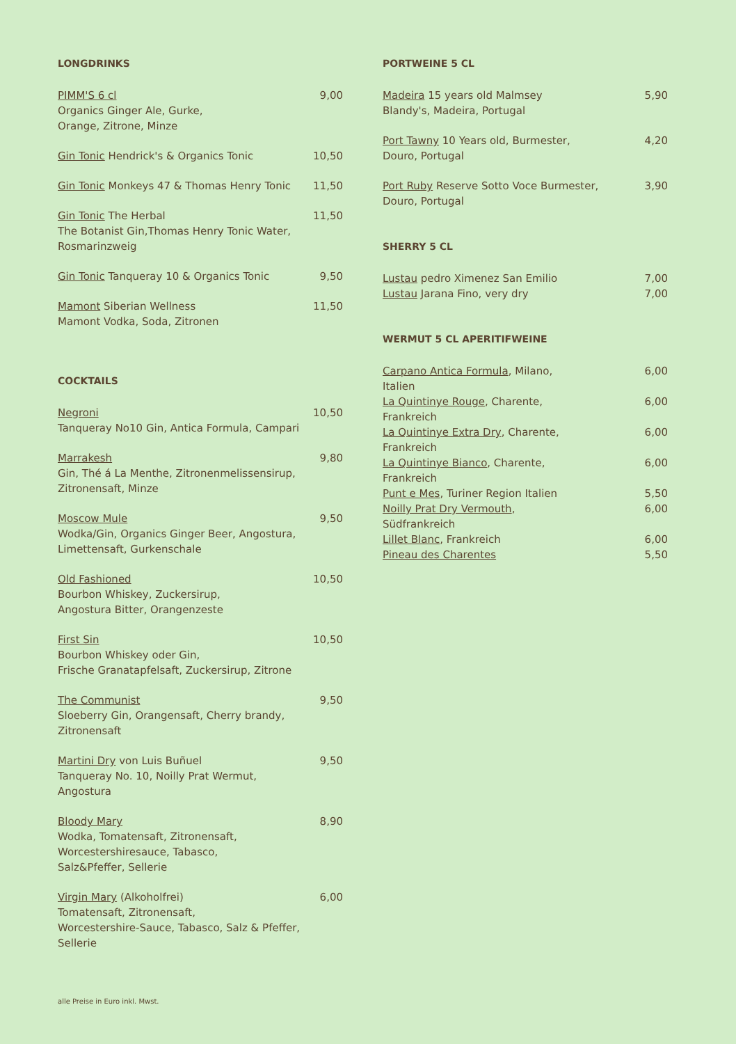LONGDRINKS
PIMM'S 6 cl
Organics Ginger Ale, Gurke,
Orange, Zitrone, Minze
9,00
Gin Tonic Hendrick's & Organics Tonic
10,50
Gin Tonic Monkeys 47 & Thomas Henry Tonic
11,50
Gin Tonic The Herbal
The Botanist Gin,Thomas Henry Tonic Water,
Rosmarinzweig
11,50
Gin Tonic Tanqueray 10 & Organics Tonic
9,50
Mamont Siberian Wellness
Mamont Vodka, Soda, Zitronen
11,50
COCKTAILS
Negroni
Tanqueray No10 Gin, Antica Formula, Campari
10,50
Marrakesh
Gin, Thé á La Menthe, Zitronenmelissensirup,
Zitronensaft, Minze
9,80
Moscow Mule
Wodka/Gin, Organics Ginger Beer, Angostura,
Limettensaft, Gurkenschale
9,50
Old Fashioned
Bourbon Whiskey, Zuckersirup,
Angostura Bitter, Orangenzeste
10,50
First Sin
Bourbon Whiskey oder Gin,
Frische Granatapfelsaft, Zuckersirup, Zitrone
10,50
The Communist
Sloeberry Gin, Orangensaft, Cherry brandy,
Zitronensaft
9,50
Martini Dry von Luis Buñuel
Tanqueray No. 10, Noilly Prat Wermut,
Angostura
9,50
Bloody Mary
Wodka, Tomatensaft, Zitronensaft,
Worcestershiresauce, Tabasco,
Salz&Pfeffer, Sellerie
8,90
Virgin Mary (Alkoholfrei)
Tomatensaft, Zitronensaft,
Worcestershire-Sauce, Tabasco, Salz & Pfeffer,
Sellerie
6,00
PORTWEINE 5 CL
Madeira 15 years old Malmsey
Blandy's, Madeira, Portugal
5,90
Port Tawny 10 Years old, Burmester,
Douro, Portugal
4,20
Port Ruby Reserve Sotto Voce Burmester,
Douro, Portugal
3,90
SHERRY 5 CL
Lustau pedro Ximenez San Emilio
7,00
Lustau Jarana Fino, very dry 7,00
WERMUT 5 CL APERITIFWEINE
Carpano Antica Formula, Milano,
Italien
6,00
La Quintinye Rouge, Charente,
Frankreich
6,00
La Quintinye Extra Dry, Charente,
Frankreich
6,00
La Quintinye Bianco, Charente,
Frankreich
6,00
Punt e Mes, Turiner Region Italien
5,50
Noilly Prat Dry Vermouth,
Südfrankreich
6,00
Lillet Blanc, Frankreich 6,00
Pineau des Charentes 5,50
alle Preise in Euro inkl. Mwst.